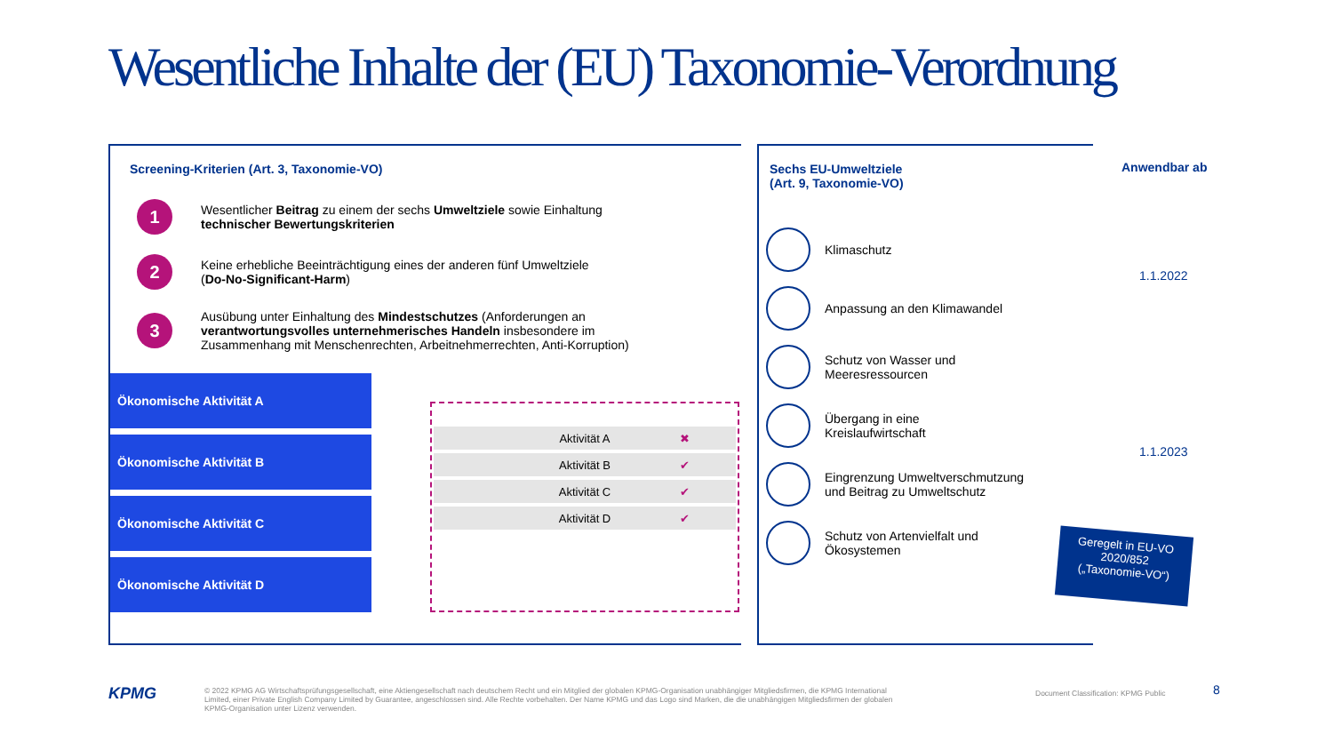Wesentliche Inhalte der (EU) Taxonomie-Verordnung
Screening-Kriterien (Art. 3, Taxonomie-VO)
1
Wesentlicher Beitrag zu einem der sechs Umweltziele sowie Einhaltung
technischer Bewertungskriterien
2
Keine erhebliche Beeinträchtigung eines der anderen fünf Umweltziele
(Do-No-Significant-Harm)
3
Ausübung unter Einhaltung des Mindestschutzes (Anforderungen an
verantwortungsvolles unternehmerisches Handeln insbesondere im
Zusammenhang mit Menschenrechten, Arbeitnehmerrechten, Anti-Korruption)
Ökonomische Aktivität A
Ökonomische Aktivität B
Ökonomische Aktivität C
Ökonomische Aktivität D
Aktivität A ✖
Aktivität B ✔
Aktivität C ✔
Aktivität D ✔
Sechs EU-Umweltziele
(Art. 9, Taxonomie-VO)
Klimaschutz
Anpassung an den Klimawandel
Schutz von Wasser und
Meeresressourcen
Übergang in eine
Kreislaufwirtschaft
Eingrenzung Umweltverschmutzung
und Beitrag zu Umweltschutz
Schutz von Artenvielfalt und
Ökosystemen
Anwendbar ab
1.1.2022
1.1.2023
Geregelt in EU-VO
2020/852
(„Taxonomie-VO“)
KPMG
© 2022 KPMG AG Wirtschaftsprüfungsgesellschaft, eine Aktiengesellschaft nach deutschem Recht und ein Mitglied der globalen KPMG-Organisation unabhängiger Mitgliedsfirmen, die KPMG International Limited, einer Private English Company Limited by Guarantee, angeschlossen sind. Alle Rechte vorbehalten. Der Name KPMG und das Logo sind Marken, die die unabhängigen Mitgliedsfirmen der globalen KPMG-Organisation unter Lizenz verwenden.
Document Classification: KPMG Public
8